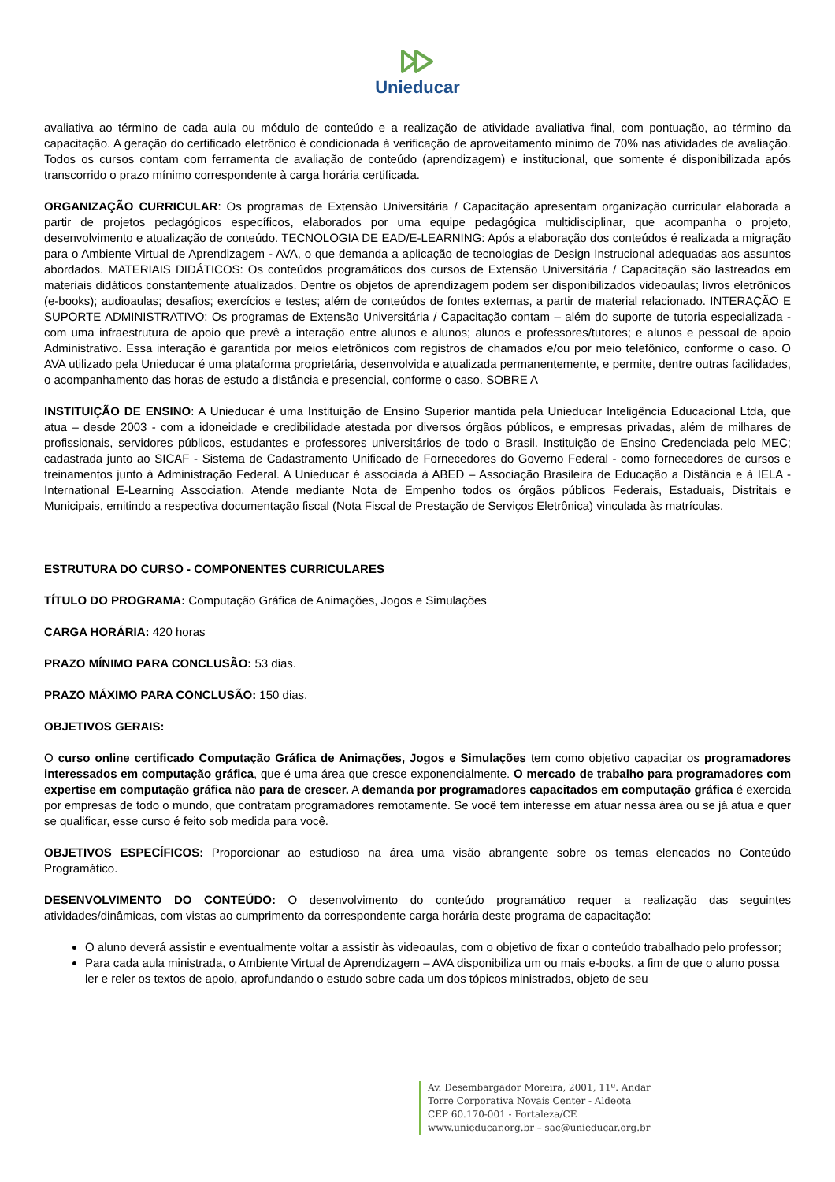Unieducar
avaliativa ao término de cada aula ou módulo de conteúdo e a realização de atividade avaliativa final, com pontuação, ao término da capacitação. A geração do certificado eletrônico é condicionada à verificação de aproveitamento mínimo de 70% nas atividades de avaliação. Todos os cursos contam com ferramenta de avaliação de conteúdo (aprendizagem) e institucional, que somente é disponibilizada após transcorrido o prazo mínimo correspondente à carga horária certificada.
ORGANIZAÇÃO CURRICULAR: Os programas de Extensão Universitária / Capacitação apresentam organização curricular elaborada a partir de projetos pedagógicos específicos, elaborados por uma equipe pedagógica multidisciplinar, que acompanha o projeto, desenvolvimento e atualização de conteúdo. TECNOLOGIA DE EAD/E-LEARNING: Após a elaboração dos conteúdos é realizada a migração para o Ambiente Virtual de Aprendizagem - AVA, o que demanda a aplicação de tecnologias de Design Instrucional adequadas aos assuntos abordados. MATERIAIS DIDÁTICOS: Os conteúdos programáticos dos cursos de Extensão Universitária / Capacitação são lastreados em materiais didáticos constantemente atualizados. Dentre os objetos de aprendizagem podem ser disponibilizados videoaulas; livros eletrônicos (e-books); audioaulas; desafios; exercícios e testes; além de conteúdos de fontes externas, a partir de material relacionado. INTERAÇÃO E SUPORTE ADMINISTRATIVO: Os programas de Extensão Universitária / Capacitação contam – além do suporte de tutoria especializada - com uma infraestrutura de apoio que prevê a interação entre alunos e alunos; alunos e professores/tutores; e alunos e pessoal de apoio Administrativo. Essa interação é garantida por meios eletrônicos com registros de chamados e/ou por meio telefônico, conforme o caso. O AVA utilizado pela Unieducar é uma plataforma proprietária, desenvolvida e atualizada permanentemente, e permite, dentre outras facilidades, o acompanhamento das horas de estudo a distância e presencial, conforme o caso. SOBRE A
INSTITUIÇÃO DE ENSINO: A Unieducar é uma Instituição de Ensino Superior mantida pela Unieducar Inteligência Educacional Ltda, que atua – desde 2003 - com a idoneidade e credibilidade atestada por diversos órgãos públicos, e empresas privadas, além de milhares de profissionais, servidores públicos, estudantes e professores universitários de todo o Brasil. Instituição de Ensino Credenciada pelo MEC; cadastrada junto ao SICAF - Sistema de Cadastramento Unificado de Fornecedores do Governo Federal - como fornecedores de cursos e treinamentos junto à Administração Federal. A Unieducar é associada à ABED – Associação Brasileira de Educação a Distância e à IELA - International E-Learning Association. Atende mediante Nota de Empenho todos os órgãos públicos Federais, Estaduais, Distritais e Municipais, emitindo a respectiva documentação fiscal (Nota Fiscal de Prestação de Serviços Eletrônica) vinculada às matrículas.
ESTRUTURA DO CURSO - COMPONENTES CURRICULARES
TÍTULO DO PROGRAMA: Computação Gráfica de Animações, Jogos e Simulações
CARGA HORÁRIA: 420 horas
PRAZO MÍNIMO PARA CONCLUSÃO: 53 dias.
PRAZO MÁXIMO PARA CONCLUSÃO: 150 dias.
OBJETIVOS GERAIS:
O curso online certificado Computação Gráfica de Animações, Jogos e Simulações tem como objetivo capacitar os programadores interessados em computação gráfica, que é uma área que cresce exponencialmente. O mercado de trabalho para programadores com expertise em computação gráfica não para de crescer. A demanda por programadores capacitados em computação gráfica é exercida por empresas de todo o mundo, que contratam programadores remotamente. Se você tem interesse em atuar nessa área ou se já atua e quer se qualificar, esse curso é feito sob medida para você.
OBJETIVOS ESPECÍFICOS: Proporcionar ao estudioso na área uma visão abrangente sobre os temas elencados no Conteúdo Programático.
DESENVOLVIMENTO DO CONTEÚDO: O desenvolvimento do conteúdo programático requer a realização das seguintes atividades/dinâmicas, com vistas ao cumprimento da correspondente carga horária deste programa de capacitação:
O aluno deverá assistir e eventualmente voltar a assistir às videoaulas, com o objetivo de fixar o conteúdo trabalhado pelo professor;
Para cada aula ministrada, o Ambiente Virtual de Aprendizagem – AVA disponibiliza um ou mais e-books, a fim de que o aluno possa ler e reler os textos de apoio, aprofundando o estudo sobre cada um dos tópicos ministrados, objeto de seu
Av. Desembargador Moreira, 2001, 11º. Andar
Torre Corporativa Novais Center - Aldeota
CEP 60.170-001 - Fortaleza/CE
www.unieducar.org.br – sac@unieducar.org.br